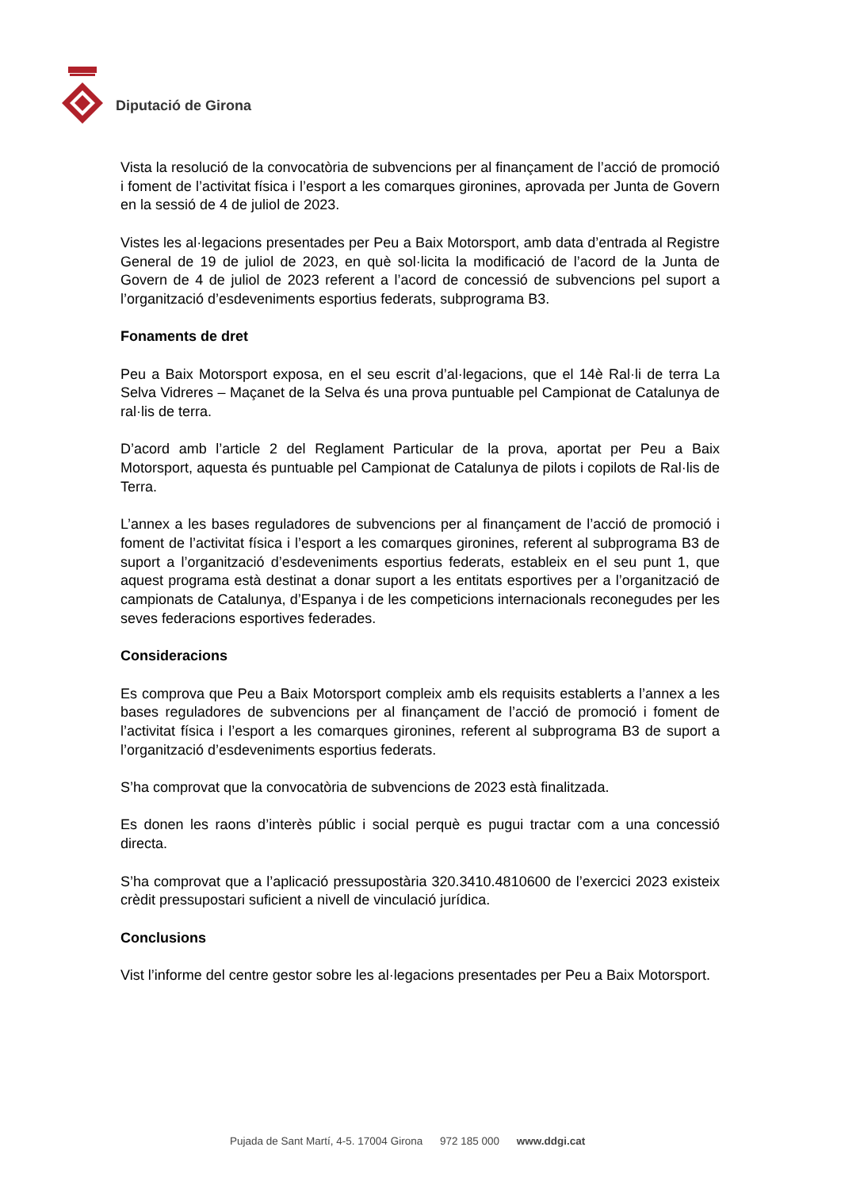Diputació de Girona
Vista la resolució de la convocatòria de subvencions per al finançament de l’acció de promoció i foment de l’activitat física i l’esport a les comarques gironines, aprovada per Junta de Govern en la sessió de 4 de juliol de 2023.
Vistes les al·legacions presentades per Peu a Baix Motorsport, amb data d’entrada al Registre General de 19 de juliol de 2023, en què sol·licita la modificació de l’acord de la Junta de Govern de 4 de juliol de 2023 referent a l’acord de concessió de subvencions pel suport a l’organització d’esdeveniments esportius federats, subprograma B3.
Fonaments de dret
Peu a Baix Motorsport exposa, en el seu escrit d’al·legacions, que el 14è Ral·li de terra La Selva Vidreres – Maçanet de la Selva és una prova puntuable pel Campionat de Catalunya de ral·lis de terra.
D’acord amb l’article 2 del Reglament Particular de la prova, aportat per Peu a Baix Motorsport, aquesta és puntuable pel Campionat de Catalunya de pilots i copilots de Ral·lis de Terra.
L’annex a les bases reguladores de subvencions per al finançament de l’acció de promoció i foment de l’activitat física i l’esport a les comarques gironines, referent al subprograma B3 de suport a l’organització d’esdeveniments esportius federats, estableix en el seu punt 1, que aquest programa està destinat a donar suport a les entitats esportives per a l’organització de campionats de Catalunya, d’Espanya i de les competicions internacionals reconegudes per les seves federacions esportives federades.
Consideracions
Es comprova que Peu a Baix Motorsport compleix amb els requisits establerts a l’annex a les bases reguladores de subvencions per al finançament de l’acció de promoció i foment de l’activitat física i l’esport a les comarques gironines, referent al subprograma B3 de suport a l’organització d’esdeveniments esportius federats.
S’ha comprovat que la convocatòria de subvencions de 2023 està finalitzada.
Es donen les raons d’interès públic i social perquè es pugui tractar com a una concessió directa.
S’ha comprovat que a l’aplicació pressupostària 320.3410.4810600 de l’exercici 2023 existeix crèdit pressupostari suficient a nivell de vinculació jurídica.
Conclusions
Vist l’informe del centre gestor sobre les al·legacions presentades per Peu a Baix Motorsport.
Pujada de Sant Martí, 4-5. 17004 Girona 972 185 000 www.ddgi.cat